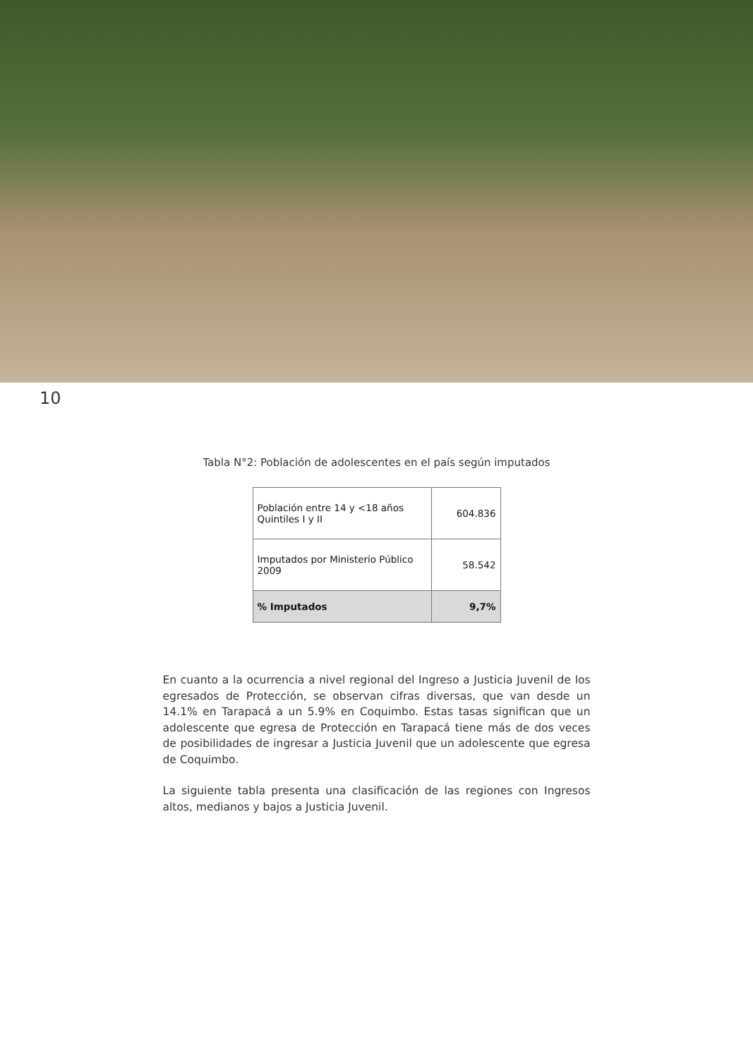10
Tabla N°2: Población de adolescentes en el país según imputados
| Población entre 14 y <18 años Quintiles I y II | 604.836 |
| Imputados por Ministerio Público 2009 | 58.542 |
| % Imputados | 9,7% |
En cuanto a la ocurrencia a nivel regional del Ingreso a Justicia Juvenil de los egresados de Protección, se observan cifras diversas, que van desde un 14.1% en Tarapacá a un 5.9% en Coquimbo. Estas tasas significan que un adolescente que egresa de Protección en Tarapacá tiene más de dos veces de posibilidades de ingresar a Justicia Juvenil que un adolescente que egresa de Coquimbo.
La siguiente tabla presenta una clasificación de las regiones con Ingresos altos, medianos y bajos a Justicia Juvenil.